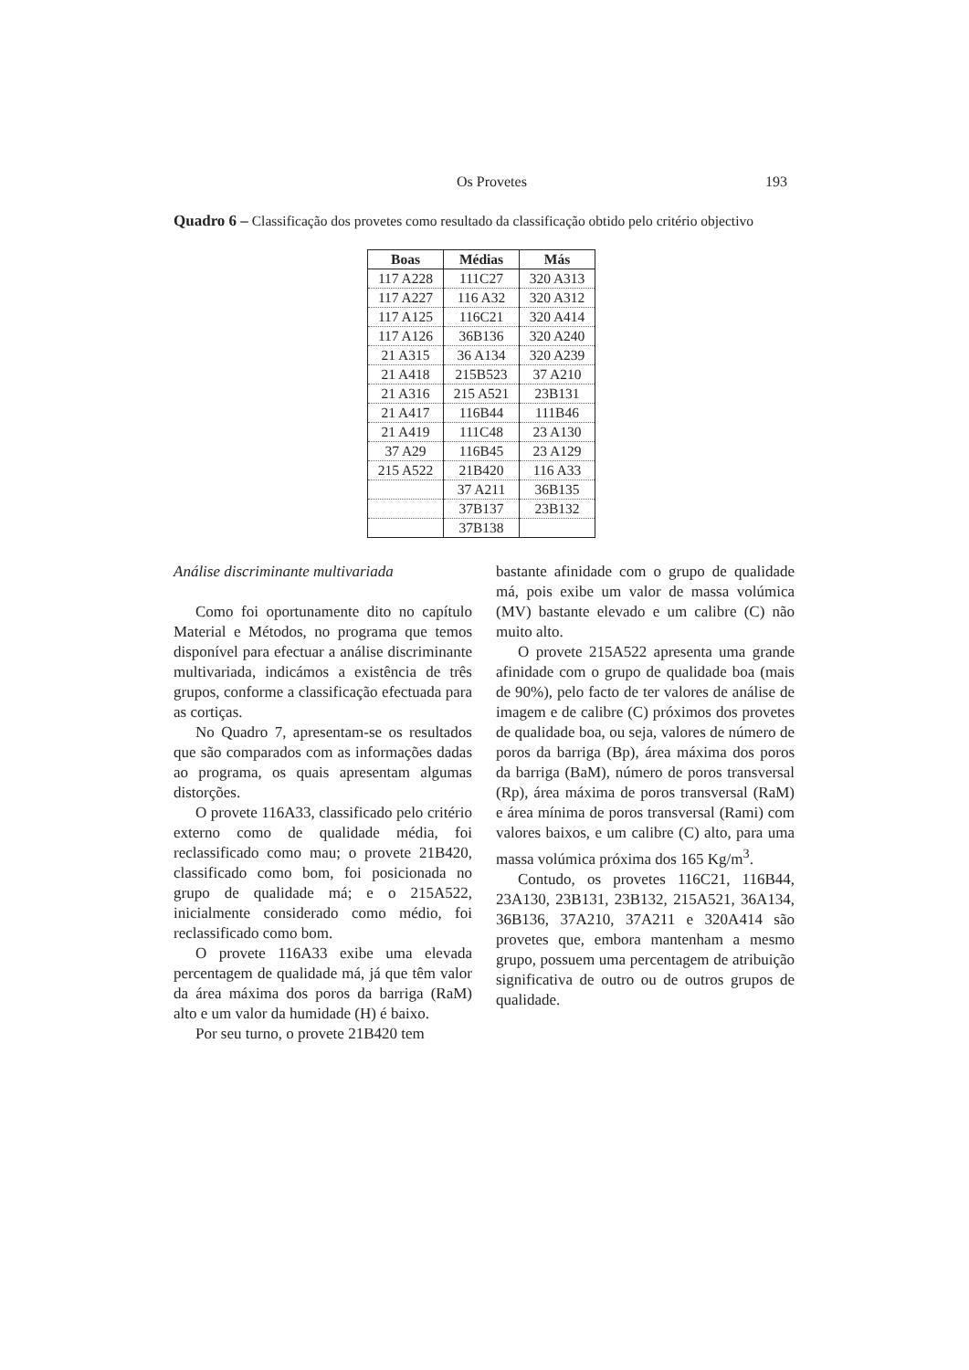Os Provetes 193
Quadro 6 – Classificação dos provetes como resultado da classificação obtido pelo critério objectivo
| Boas | Médias | Más |
| --- | --- | --- |
| 117 A228 | 111C27 | 320 A313 |
| 117 A227 | 116 A32 | 320 A312 |
| 117 A125 | 116C21 | 320 A414 |
| 117 A126 | 36B136 | 320 A240 |
| 21 A315 | 36 A134 | 320 A239 |
| 21 A418 | 215B523 | 37 A210 |
| 21 A316 | 215 A521 | 23B131 |
| 21 A417 | 116B44 | 111B46 |
| 21 A419 | 111C48 | 23 A130 |
| 37 A29 | 116B45 | 23 A129 |
| 215 A522 | 21B420 | 116 A33 |
| | 37 A211 | 36B135 |
| | 37B137 | 23B132 |
| | 37B138 | |
Análise discriminante multivariada
Como foi oportunamente dito no capítulo Material e Métodos, no programa que temos disponível para efectuar a análise discriminante multivariada, indicámos a existência de três grupos, conforme a classificação efectuada para as cortiças.
No Quadro 7, apresentam-se os resultados que são comparados com as informações dadas ao programa, os quais apresentam algumas distorções.
O provete 116A33, classificado pelo critério externo como de qualidade média, foi reclassificado como mau; o provete 21B420, classificado como bom, foi posicionada no grupo de qualidade má; e o 215A522, inicialmente considerado como médio, foi reclassificado como bom.
O provete 116A33 exibe uma elevada percentagem de qualidade má, já que têm valor da área máxima dos poros da barriga (RaM) alto e um valor da humidade (H) é baixo.
Por seu turno, o provete 21B420 tem
bastante afinidade com o grupo de qualidade má, pois exibe um valor de massa volúmica (MV) bastante elevado e um calibre (C) não muito alto.
O provete 215A522 apresenta uma grande afinidade com o grupo de qualidade boa (mais de 90%), pelo facto de ter valores de análise de imagem e de calibre (C) próximos dos provetes de qualidade boa, ou seja, valores de número de poros da barriga (Bp), área máxima dos poros da barriga (BaM), número de poros transversal (Rp), área máxima de poros transversal (RaM) e área mínima de poros transversal (Rami) com valores baixos, e um calibre (C) alto, para uma massa volúmica próxima dos 165 Kg/m<sup>3</sup>.
Contudo, os provetes 116C21, 116B44, 23A130, 23B131, 23B132, 215A521, 36A134, 36B136, 37A210, 37A211 e 320A414 são provetes que, embora mantenham a mesmo grupo, possuem uma percentagem de atribuição significativa de outro ou de outros grupos de qualidade.